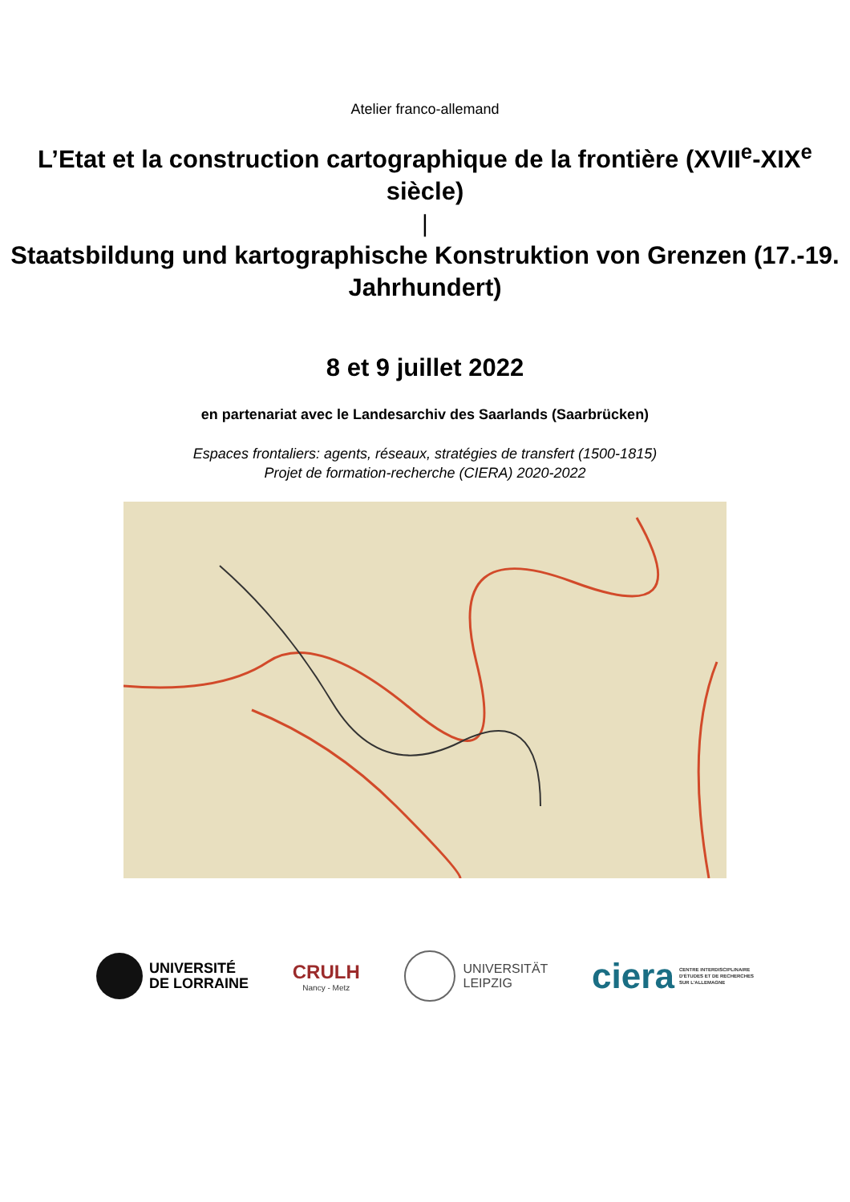Atelier franco-allemand
L’Etat et la construction cartographique de la frontière (XVII<sup>e</sup>-XIX<sup>e</sup> siècle)
|
Staatsbildung und kartographische Konstruktion von Grenzen (17.-19. Jahrhundert)
8 et 9 juillet 2022
en partenariat avec le Landesarchiv des Saarlands (Saarbrücken)
Espaces frontaliers: agents, réseaux, stratégies de transfert (1500-1815)
Projet de formation-recherche (CIERA) 2020-2022
UNIVERSITÉ
DE LORRAINE
CRULH
Nancy - Metz
UNIVERSITÄT
LEIPZIG
ciera CENTRE INTERDISCIPLINAIRE
D'ÉTUDES ET DE RECHERCHES
SUR L'ALLEMAGNE